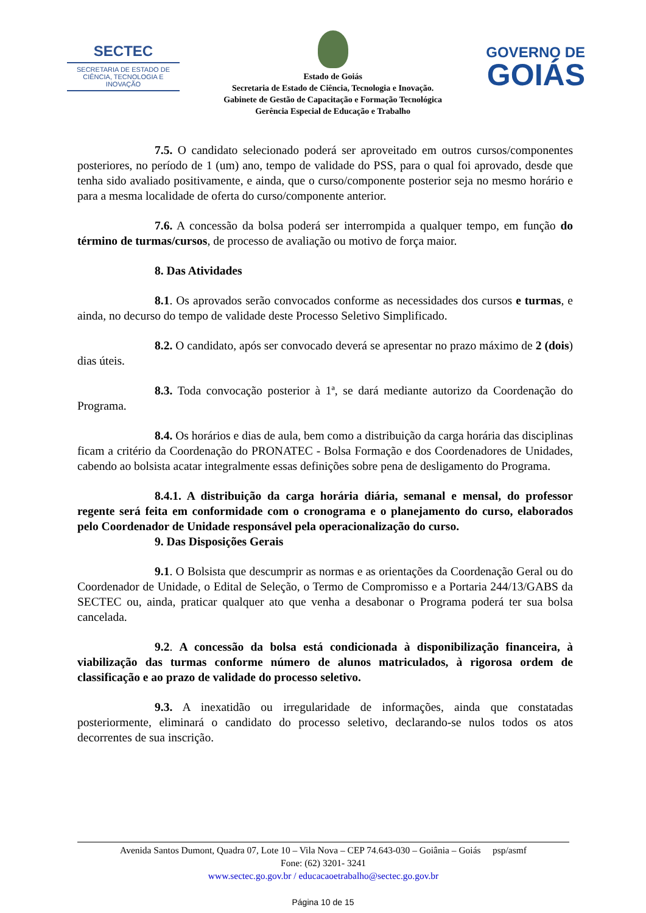SECTEC
SECRETARIA DE ESTADO DE CIÊNCIA, TECNOLOGIA E INOVAÇÃO
Estado de Goiás
Secretaria de Estado de Ciência, Tecnologia e Inovação.
Gabinete de Gestão de Capacitação e Formação Tecnológica
Gerência Especial de Educação e Trabalho
GOVERNO DE
GOIÁS
7.5. O candidato selecionado poderá ser aproveitado em outros cursos/componentes posteriores, no período de 1 (um) ano, tempo de validade do PSS, para o qual foi aprovado, desde que tenha sido avaliado positivamente, e ainda, que o curso/componente posterior seja no mesmo horário e para a mesma localidade de oferta do curso/componente anterior.
7.6. A concessão da bolsa poderá ser interrompida a qualquer tempo, em função do término de turmas/cursos, de processo de avaliação ou motivo de força maior.
8. Das Atividades
8.1. Os aprovados serão convocados conforme as necessidades dos cursos e turmas, e ainda, no decurso do tempo de validade deste Processo Seletivo Simplificado.
8.2. O candidato, após ser convocado deverá se apresentar no prazo máximo de 2 (dois) dias úteis.
8.3. Toda convocação posterior à 1ª, se dará mediante autorizo da Coordenação do Programa.
8.4. Os horários e dias de aula, bem como a distribuição da carga horária das disciplinas ficam a critério da Coordenação do PRONATEC - Bolsa Formação e dos Coordenadores de Unidades, cabendo ao bolsista acatar integralmente essas definições sobre pena de desligamento do Programa.
8.4.1. A distribuição da carga horária diária, semanal e mensal, do professor regente será feita em conformidade com o cronograma e o planejamento do curso, elaborados pelo Coordenador de Unidade responsável pela operacionalização do curso.
9. Das Disposições Gerais
9.1. O Bolsista que descumprir as normas e as orientações da Coordenação Geral ou do Coordenador de Unidade, o Edital de Seleção, o Termo de Compromisso e a Portaria 244/13/GABS da SECTEC ou, ainda, praticar qualquer ato que venha a desabonar o Programa poderá ter sua bolsa cancelada.
9.2. A concessão da bolsa está condicionada à disponibilização financeira, à viabilização das turmas conforme número de alunos matriculados, à rigorosa ordem de classificação e ao prazo de validade do processo seletivo.
9.3. A inexatidão ou irregularidade de informações, ainda que constatadas posteriormente, eliminará o candidato do processo seletivo, declarando-se nulos todos os atos decorrentes de sua inscrição.
Avenida Santos Dumont, Quadra 07, Lote 10 – Vila Nova – CEP 74.643-030 – Goiânia – Goiás psp/asmf
Fone: (62) 3201- 3241
www.sectec.go.gov.br / educacaoetrabalho@sectec.go.gov.br
Página 10 de 15